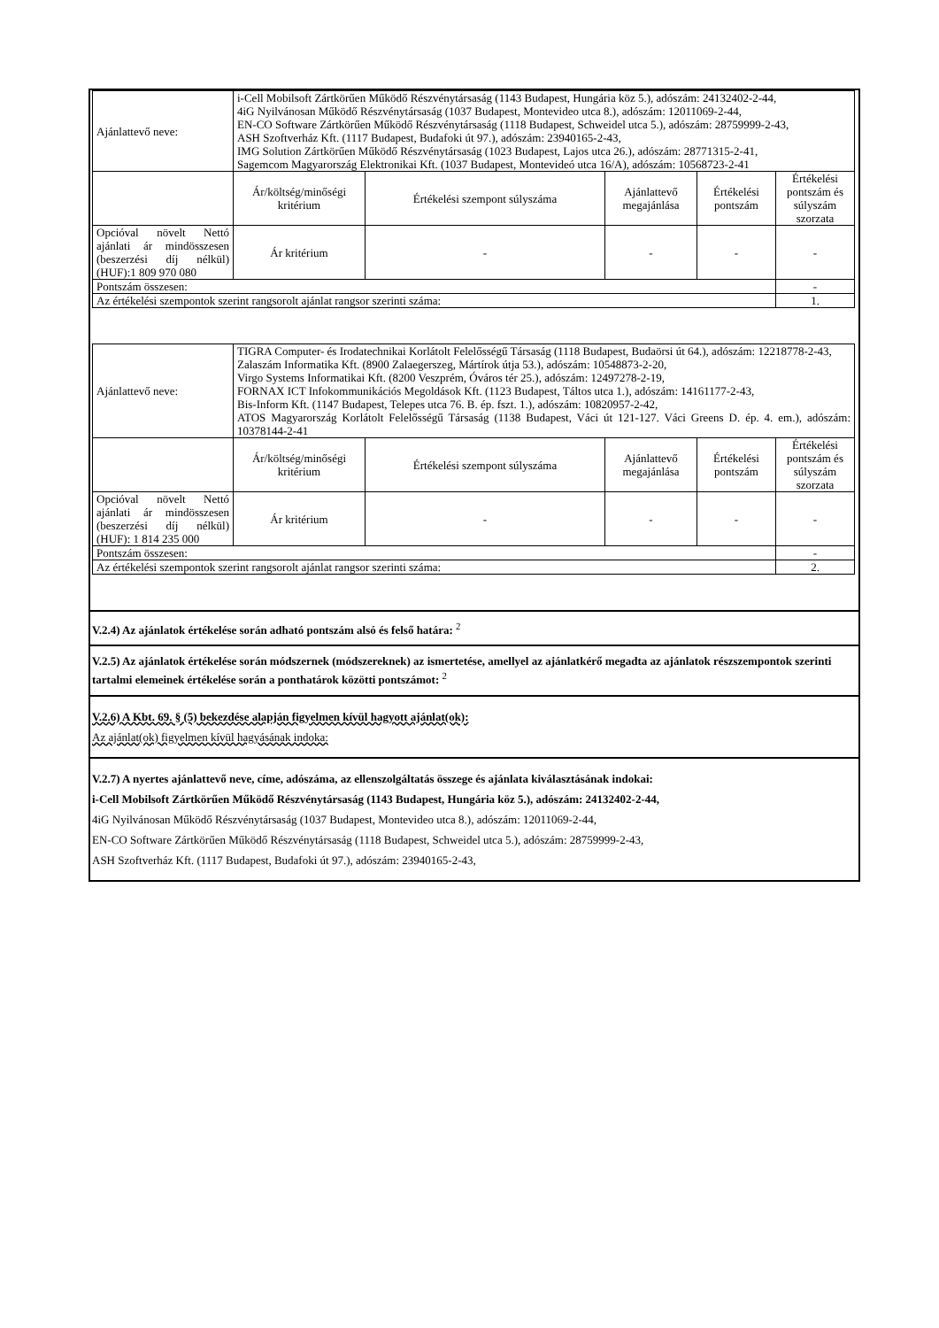| Ajánlattevő neve: | i-Cell Mobilsoft Zártkörűen Működő Részvénytársaság (1143 Budapest, Hungária köz 5.), adószám: 24132402-2-44, 4iG Nyilvánosan Működő Részvénytársaság (1037 Budapest, Montevideo utca 8.), adószám: 12011069-2-44, EN-CO Software Zártkörűen Működő Részvénytársaság (1118 Budapest, Schweidel utca 5.), adószám: 28759999-2-43, ASH Szoftverház Kft. (1117 Budapest, Budafoki út 97.), adószám: 23940165-2-43, IMG Solution Zártkörűen Működő Részvénytársaság (1023 Budapest, Lajos utca 26.), adószám: 28771315-2-41, Sagemcom Magyarország Elektronikai Kft. (1037 Budapest, Montevideó utca 16/A), adószám: 10568723-2-41 | | | | |
| | Ár/költség/minőségi kritérium | Értékelési szempont súlyszáma | Ajánlattevő megajánlása | Értékelési pontszám | Értékelési pontszám és súlyszám szorzata |
| Opcióval növelt Nettó ajánlati ár mindösszesen (beszerzési díj nélkül) (HUF):1 809 970 080 | Ár kritérium | - | - | - | - |
| Pontszám összesen: | | | | | - |
| Az értékelési szempontok szerint rangsorolt ajánlat rangsor szerinti száma: | | | | | 1. |
| Ajánlattevő neve: | TIGRA Computer- és Irodatechnikai Korlátolt Felelősségű Társaság (1118 Budapest, Budaörsi út 64.), adószám: 12218778-2-43, Zalaszám Informatika Kft. (8900 Zalaegerszeg, Mártírok útja 53.), adószám: 10548873-2-20, Virgo Systems Informatikai Kft. (8200 Veszprém, Óváros tér 25.), adószám: 12497278-2-19, FORNAX ICT Infokommunikációs Megoldások Kft. (1123 Budapest, Táltos utca 1.), adószám: 14161177-2-43, Bis-Inform Kft. (1147 Budapest, Telepes utca 76. B. ép. fszt. 1.), adószám: 10820957-2-42, ATOS Magyarország Korlátolt Felelősségű Társaság (1138 Budapest, Váci út 121-127. Váci Greens D. ép. 4. em.), adószám: 10378144-2-41 | | | | |
| | Ár/költség/minőségi kritérium | Értékelési szempont súlyszáma | Ajánlattevő megajánlása | Értékelési pontszám | Értékelési pontszám és súlyszám szorzata |
| Opcióval növelt Nettó ajánlati ár mindösszesen (beszerzési díj nélkül) (HUF): 1 814 235 000 | Ár kritérium | - | - | - | - |
| Pontszám összesen: | | | | | - |
| Az értékelési szempontok szerint rangsorolt ajánlat rangsor szerinti száma: | | | | | 2. |
V.2.4) Az ajánlatok értékelése során adható pontszám alsó és felső határa: <sup>2</sup>
V.2.5) Az ajánlatok értékelése során módszernek (módszereknek) az ismertetése, amellyel az ajánlatkérő megadta az ajánlatok részszempontok szerinti tartalmi elemeinek értékelése során a ponthatárok közötti pontszámot: <sup>2</sup>
V.2.6) A Kbt. 69. § (5) bekezdése alapján figyelmen kívül hagyott ajánlat(ok):
Az ajánlat(ok) figyelmen kívül hagyásának indoka:
V.2.7) A nyertes ajánlattevő neve, címe, adószáma, az ellenszolgáltatás összege és ajánlata kiválasztásának indokai:
i-Cell Mobilsoft Zártkörűen Működő Részvénytársaság (1143 Budapest, Hungária köz 5.), adószám: 24132402-2-44,
4iG Nyilvánosan Működő Részvénytársaság (1037 Budapest, Montevideo utca 8.), adószám: 12011069-2-44,
EN-CO Software Zártkörűen Működő Részvénytársaság (1118 Budapest, Schweidel utca 5.), adószám: 28759999-2-43,
ASH Szoftverház Kft. (1117 Budapest, Budafoki út 97.), adószám: 23940165-2-43,